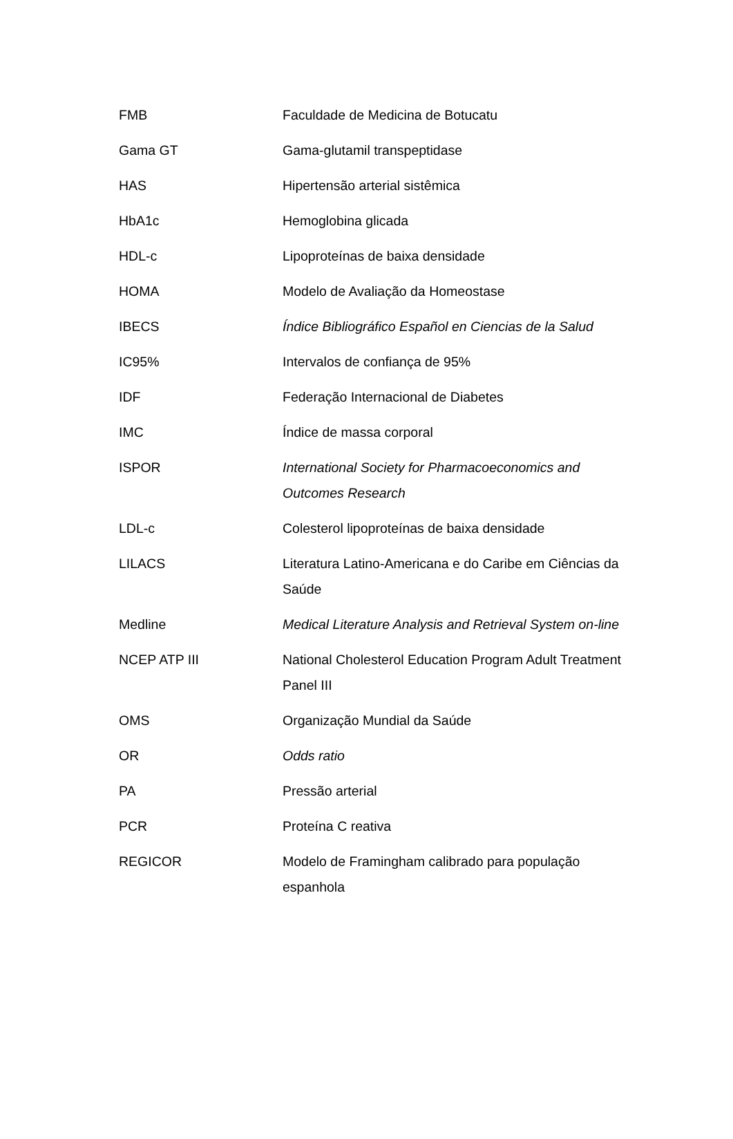| FMB | Faculdade de Medicina de Botucatu |
| Gama GT | Gama-glutamil transpeptidase |
| HAS | Hipertensão arterial sistêmica |
| HbA1c | Hemoglobina glicada |
| HDL-c | Lipoproteínas de baixa densidade |
| HOMA | Modelo de Avaliação da Homeostase |
| IBECS | Índice Bibliográfico Español en Ciencias de la Salud |
| IC95% | Intervalos de confiança de 95% |
| IDF | Federação Internacional de Diabetes |
| IMC | Índice de massa corporal |
| ISPOR | International Society for Pharmacoeconomics and Outcomes Research |
| LDL-c | Colesterol lipoproteínas de baixa densidade |
| LILACS | Literatura Latino-Americana e do Caribe em Ciências da Saúde |
| Medline | Medical Literature Analysis and Retrieval System on-line |
| NCEP ATP III | National Cholesterol Education Program Adult Treatment Panel III |
| OMS | Organização Mundial da Saúde |
| OR | Odds ratio |
| PA | Pressão arterial |
| PCR | Proteína C reativa |
| REGICOR | Modelo de Framingham calibrado para população espanhola |